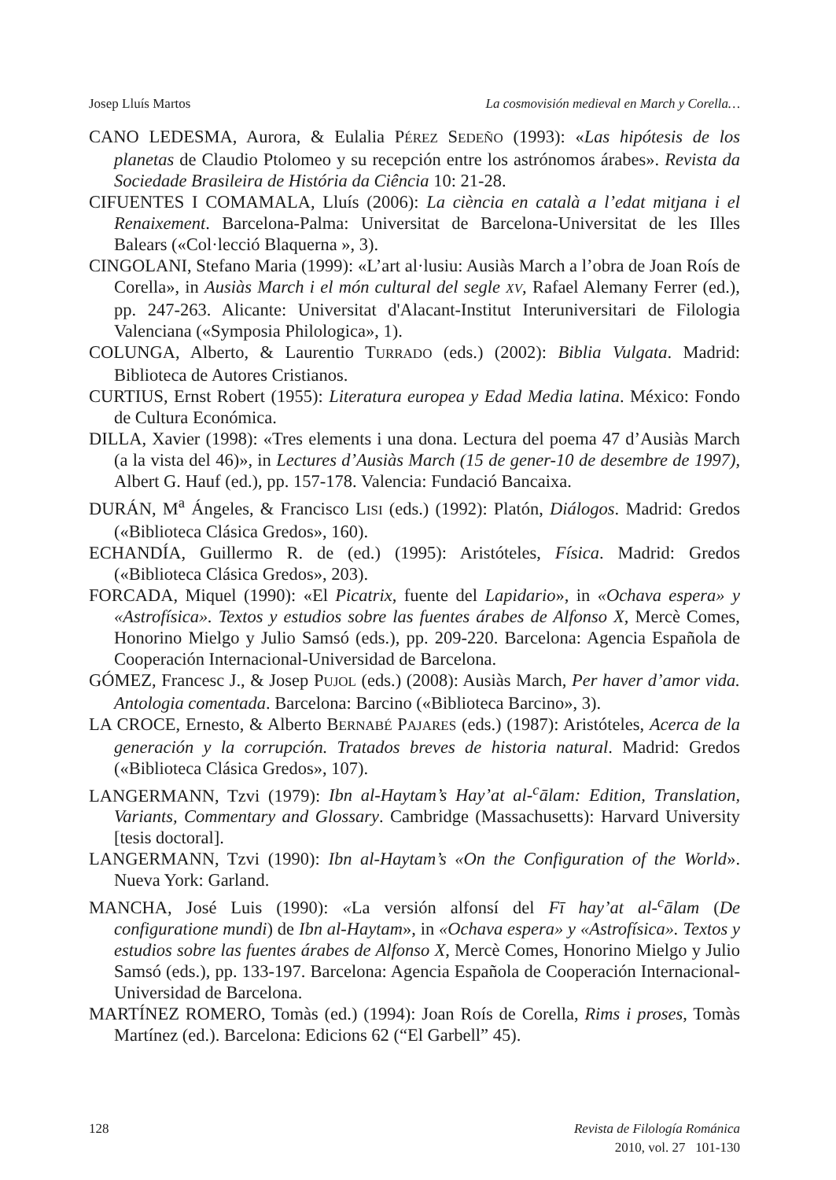Josep Lluís Martos La cosmovisión medieval en March y Corella…
CANO LEDESMA, Aurora, & Eulalia PÉREZ SEDEÑO (1993): «Las hipótesis de los planetas de Claudio Ptolomeo y su recepción entre los astrónomos árabes». Revista da Sociedade Brasileira de História da Ciência 10: 21-28.
CIFUENTES I COMAMALA, Lluís (2006): La ciència en català a l’edat mitjana i el Renaixement. Barcelona-Palma: Universitat de Barcelona-Universitat de les Illes Balears («Col·lecció Blaquerna », 3).
CINGOLANI, Stefano Maria (1999): «L’art al·lusiu: Ausiàs March a l’obra de Joan Roís de Corella», in Ausiàs March i el món cultural del segle XV, Rafael Alemany Ferrer (ed.), pp. 247-263. Alicante: Universitat d'Alacant-Institut Interuniversitari de Filologia Valenciana («Symposia Philologica», 1).
COLUNGA, Alberto, & Laurentio TURRADO (eds.) (2002): Biblia Vulgata. Madrid: Biblioteca de Autores Cristianos.
CURTIUS, Ernst Robert (1955): Literatura europea y Edad Media latina. México: Fondo de Cultura Económica.
DILLA, Xavier (1998): «Tres elements i una dona. Lectura del poema 47 d’Ausiàs March (a la vista del 46)», in Lectures d’Ausiàs March (15 de gener-10 de desembre de 1997), Albert G. Hauf (ed.), pp. 157-178. Valencia: Fundació Bancaixa.
DURÁN, M<sup>a</sup> Ángeles, & Francisco LISI (eds.) (1992): Platón, Diálogos. Madrid: Gredos («Biblioteca Clásica Gredos», 160).
ECHANDÍA, Guillermo R. de (ed.) (1995): Aristóteles, Física. Madrid: Gredos («Biblioteca Clásica Gredos», 203).
FORCADA, Miquel (1990): «El Picatrix, fuente del Lapidario», in «Ochava espera» y «Astrofísica». Textos y estudios sobre las fuentes árabes de Alfonso X, Mercè Comes, Honorino Mielgo y Julio Samsó (eds.), pp. 209-220. Barcelona: Agencia Española de Cooperación Internacional-Universidad de Barcelona.
GÓMEZ, Francesc J., & Josep PUJOL (eds.) (2008): Ausiàs March, Per haver d’amor vida. Antologia comentada. Barcelona: Barcino («Biblioteca Barcino», 3).
LA CROCE, Ernesto, & Alberto BERNABÉ PAJARES (eds.) (1987): Aristóteles, Acerca de la generación y la corrupción. Tratados breves de historia natural. Madrid: Gredos («Biblioteca Clásica Gredos», 107).
LANGERMANN, Tzvi (1979): Ibn al-Haytam’s Hay’at al-<sup>c</sup>ālam: Edition, Translation, Variants, Commentary and Glossary. Cambridge (Massachusetts): Harvard University [tesis doctoral].
LANGERMANN, Tzvi (1990): Ibn al-Haytam’s «On the Configuration of the World». Nueva York: Garland.
MANCHA, José Luis (1990): «La versión alfonsí del Fī hay’at al-<sup>c</sup>ālam (De configuratione mundi) de Ibn al-Haytam», in «Ochava espera» y «Astrofísica». Textos y estudios sobre las fuentes árabes de Alfonso X, Mercè Comes, Honorino Mielgo y Julio Samsó (eds.), pp. 133-197. Barcelona: Agencia Española de Cooperación Internacional-Universidad de Barcelona.
MARTÍNEZ ROMERO, Tomàs (ed.) (1994): Joan Roís de Corella, Rims i proses, Tomàs Martínez (ed.). Barcelona: Edicions 62 (“El Garbell” 45).
128
Revista de Filología Románica
2010, vol. 27 101-130